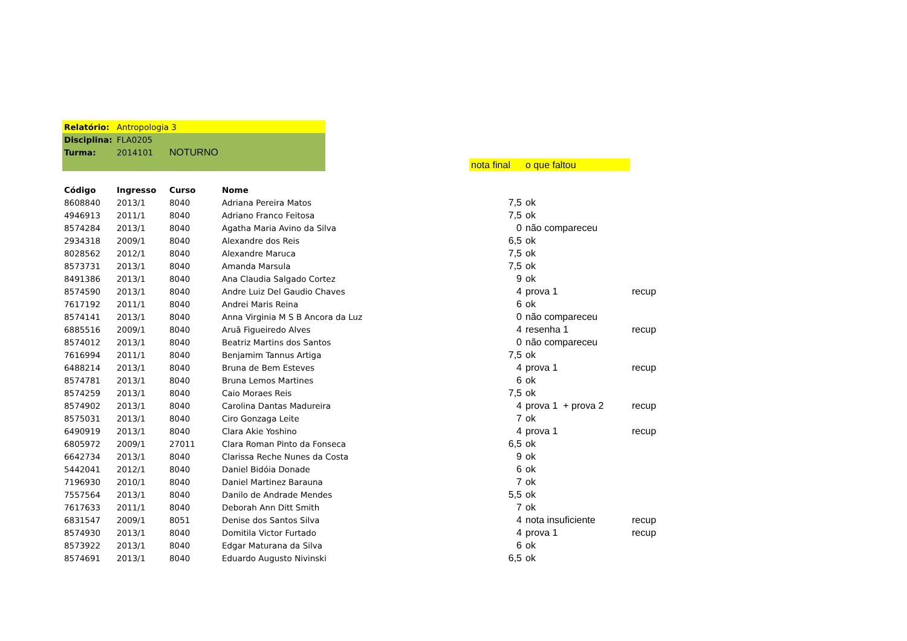| Relatório: | Antropologia 3 | | | | | | |
| Disciplina: | FLA0205 | | | | | | |
| Turma: | 2014101 | NOTURNO | | | | | |
| | | | | | nota final | o que faltou | |
| Código | Ingresso | Curso | Nome | | | | |
| 8608840 | 2013/1 | 8040 | Adriana Pereira Matos | | 7,5 | ok | |
| 4946913 | 2011/1 | 8040 | Adriano Franco Feitosa | | 7,5 | ok | |
| 8574284 | 2013/1 | 8040 | Agatha Maria Avino da Silva | | 0 | não compareceu | |
| 2934318 | 2009/1 | 8040 | Alexandre dos Reis | | 6,5 | ok | |
| 8028562 | 2012/1 | 8040 | Alexandre Maruca | | 7,5 | ok | |
| 8573731 | 2013/1 | 8040 | Amanda Marsula | | 7,5 | ok | |
| 8491386 | 2013/1 | 8040 | Ana Claudia Salgado Cortez | | 9 | ok | |
| 8574590 | 2013/1 | 8040 | Andre Luiz Del Gaudio Chaves | | 4 | prova 1 | recup |
| 7617192 | 2011/1 | 8040 | Andrei Maris Reina | | 6 | ok | |
| 8574141 | 2013/1 | 8040 | Anna Virginia M S B Ancora da Luz | | 0 | não compareceu | |
| 6885516 | 2009/1 | 8040 | Aruã Figueiredo Alves | | 4 | resenha 1 | recup |
| 8574012 | 2013/1 | 8040 | Beatriz Martins dos Santos | | 0 | não compareceu | |
| 7616994 | 2011/1 | 8040 | Benjamim Tannus Artiga | | 7,5 | ok | |
| 6488214 | 2013/1 | 8040 | Bruna de Bem Esteves | | 4 | prova 1 | recup |
| 8574781 | 2013/1 | 8040 | Bruna Lemos Martines | | 6 | ok | |
| 8574259 | 2013/1 | 8040 | Caio Moraes Reis | | 7,5 | ok | |
| 8574902 | 2013/1 | 8040 | Carolina Dantas Madureira | | 4 | prova 1 + prova 2 | recup |
| 8575031 | 2013/1 | 8040 | Ciro Gonzaga Leite | | 7 | ok | |
| 6490919 | 2013/1 | 8040 | Clara Akie Yoshino | | 4 | prova 1 | recup |
| 6805972 | 2009/1 | 27011 | Clara Roman Pinto da Fonseca | | 6,5 | ok | |
| 6642734 | 2013/1 | 8040 | Clarissa Reche Nunes da Costa | | 9 | ok | |
| 5442041 | 2012/1 | 8040 | Daniel Bidóia Donade | | 6 | ok | |
| 7196930 | 2010/1 | 8040 | Daniel Martinez Barauna | | 7 | ok | |
| 7557564 | 2013/1 | 8040 | Danilo de Andrade Mendes | | 5,5 | ok | |
| 7617633 | 2011/1 | 8040 | Deborah Ann Ditt Smith | | 7 | ok | |
| 6831547 | 2009/1 | 8051 | Denise dos Santos Silva | | 4 | nota insuficiente | recup |
| 8574930 | 2013/1 | 8040 | Domitila Victor Furtado | | 4 | prova 1 | recup |
| 8573922 | 2013/1 | 8040 | Edgar Maturana da Silva | | 6 | ok | |
| 8574691 | 2013/1 | 8040 | Eduardo Augusto Nivinski | | 6,5 | ok | |